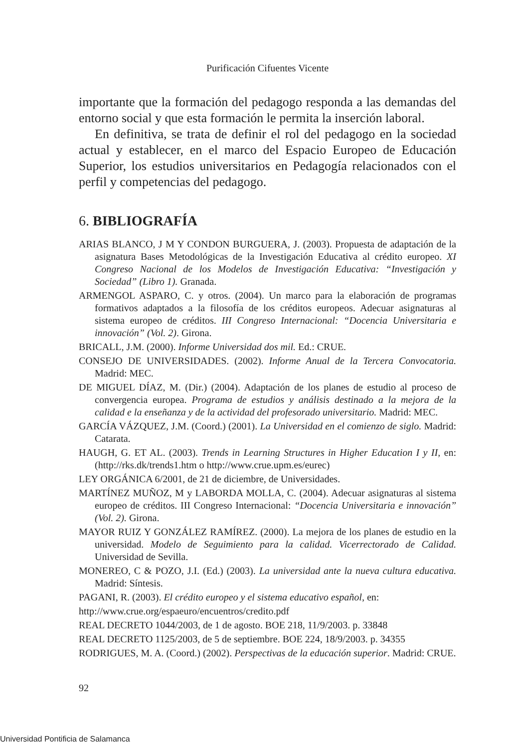Purificación Cifuentes Vicente
importante que la formación del pedagogo responda a las demandas del entorno social y que esta formación le permita la inserción laboral.
En definitiva, se trata de definir el rol del pedagogo en la sociedad actual y establecer, en el marco del Espacio Europeo de Educación Superior, los estudios universitarios en Pedagogía relacionados con el perfil y competencias del pedagogo.
6. BIBLIOGRAFÍA
ARIAS BLANCO, J M Y CONDON BURGUERA, J. (2003). Propuesta de adaptación de la asignatura Bases Metodológicas de la Investigación Educativa al crédito europeo. XI Congreso Nacional de los Modelos de Investigación Educativa: “Investigación y Sociedad” (Libro 1). Granada.
ARMENGOL ASPARO, C. y otros. (2004). Un marco para la elaboración de programas formativos adaptados a la filosofía de los créditos europeos. Adecuar asignaturas al sistema europeo de créditos. III Congreso Internacional: “Docencia Universitaria e innovación” (Vol. 2). Girona.
BRICALL, J.M. (2000). Informe Universidad dos mil. Ed.: CRUE.
CONSEJO DE UNIVERSIDADES. (2002). Informe Anual de la Tercera Convocatoria. Madrid: MEC.
DE MIGUEL DÍAZ, M. (Dir.) (2004). Adaptación de los planes de estudio al proceso de convergencia europea. Programa de estudios y análisis destinado a la mejora de la calidad e la enseñanza y de la actividad del profesorado universitario. Madrid: MEC.
GARCÍA VÁZQUEZ, J.M. (Coord.) (2001). La Universidad en el comienzo de siglo. Madrid: Catarata.
HAUGH, G. ET AL. (2003). Trends in Learning Structures in Higher Education I y II, en: (http://rks.dk/trends1.htm o http://www.crue.upm.es/eurec)
LEY ORGÁNICA 6/2001, de 21 de diciembre, de Universidades.
MARTÍNEZ MUÑOZ, M y LABORDA MOLLA, C. (2004). Adecuar asignaturas al sistema europeo de créditos. III Congreso Internacional: “Docencia Universitaria e innovación” (Vol. 2). Girona.
MAYOR RUIZ Y GONZÁLEZ RAMÍREZ. (2000). La mejora de los planes de estudio en la universidad. Modelo de Seguimiento para la calidad. Vicerrectorado de Calidad. Universidad de Sevilla.
MONEREO, C & POZO, J.I. (Ed.) (2003). La universidad ante la nueva cultura educativa. Madrid: Síntesis.
PAGANI, R. (2003). El crédito europeo y el sistema educativo español, en:
http://www.crue.org/espaeuro/encuentros/credito.pdf
REAL DECRETO 1044/2003, de 1 de agosto. BOE 218, 11/9/2003. p. 33848
REAL DECRETO 1125/2003, de 5 de septiembre. BOE 224, 18/9/2003. p. 34355
RODRIGUES, M. A. (Coord.) (2002). Perspectivas de la educación superior. Madrid: CRUE.
92
Universidad Pontificia de Salamanca